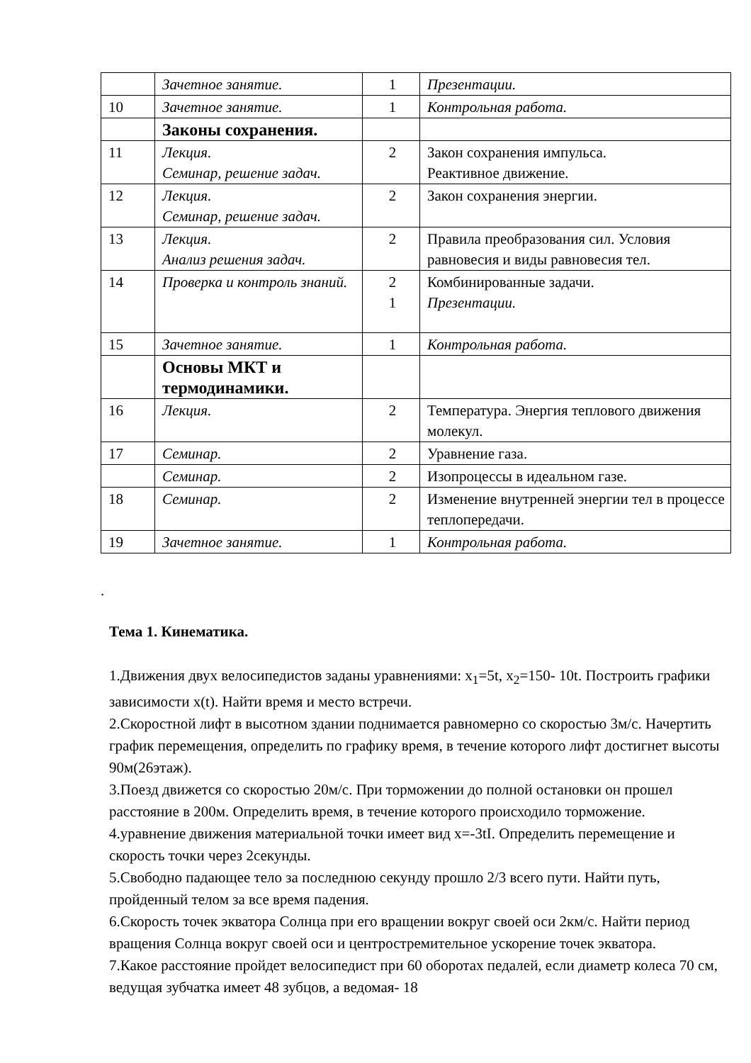| | Зачетное занятие. | 1 | Презентации. |
| 10 | Зачетное занятие. | 1 | Контрольная работа. |
| | Законы сохранения. | | |
| 11 | Лекция. Семинар, решение задач. | 2 | Закон сохранения импульса. Реактивное движение. |
| 12 | Лекция. Семинар, решение задач. | 2 | Закон сохранения энергии. |
| 13 | Лекция. Анализ решения задач. | 2 | Правила преобразования сил. Условия равновесия и виды равновесия тел. |
| 14 | Проверка и контроль знаний. | 2 1 | Комбинированные задачи. Презентации. |
| 15 | Зачетное занятие. | 1 | Контрольная работа. |
| | Основы МКТ и термодинамики. | | |
| 16 | Лекция. | 2 | Температура. Энергия теплового движения молекул. |
| 17 | Семинар. | 2 | Уравнение газа. |
| | Семинар. | 2 | Изопроцессы в идеальном газе. |
| 18 | Семинар. | 2 | Изменение внутренней энергии тел в процессе теплопередачи. |
| 19 | Зачетное занятие. | 1 | Контрольная работа. |
.
Тема 1. Кинематика.
1.Движения двух велосипедистов заданы уравнениями: x<sub>1</sub>=5t, x<sub>2</sub>=150- 10t. Построить графики зависимости x(t). Найти время и место встречи.
2.Скоростной лифт в высотном здании поднимается равномерно со скоростью 3м/с. Начертить график перемещения, определить по графику время, в течение которого лифт достигнет высоты 90м(26этаж).
3.Поезд движется со скоростью 20м/с. При торможении до полной остановки он прошел расстояние в 200м. Определить время, в течение которого происходило торможение.
4.уравнение движения материальной точки имеет вид x=-3tI. Определить перемещение и скорость точки через 2секунды.
5.Свободно падающее тело за последнюю секунду прошло 2/3 всего пути. Найти путь, пройденный телом за все время падения.
6.Скорость точек экватора Солнца при его вращении вокруг своей оси 2км/с. Найти период вращения Солнца вокруг своей оси и центростремительное ускорение точек экватора.
7.Какое расстояние пройдет велосипедист при 60 оборотах педалей, если диаметр колеса 70 см, ведущая зубчатка имеет 48 зубцов, а ведомая- 18